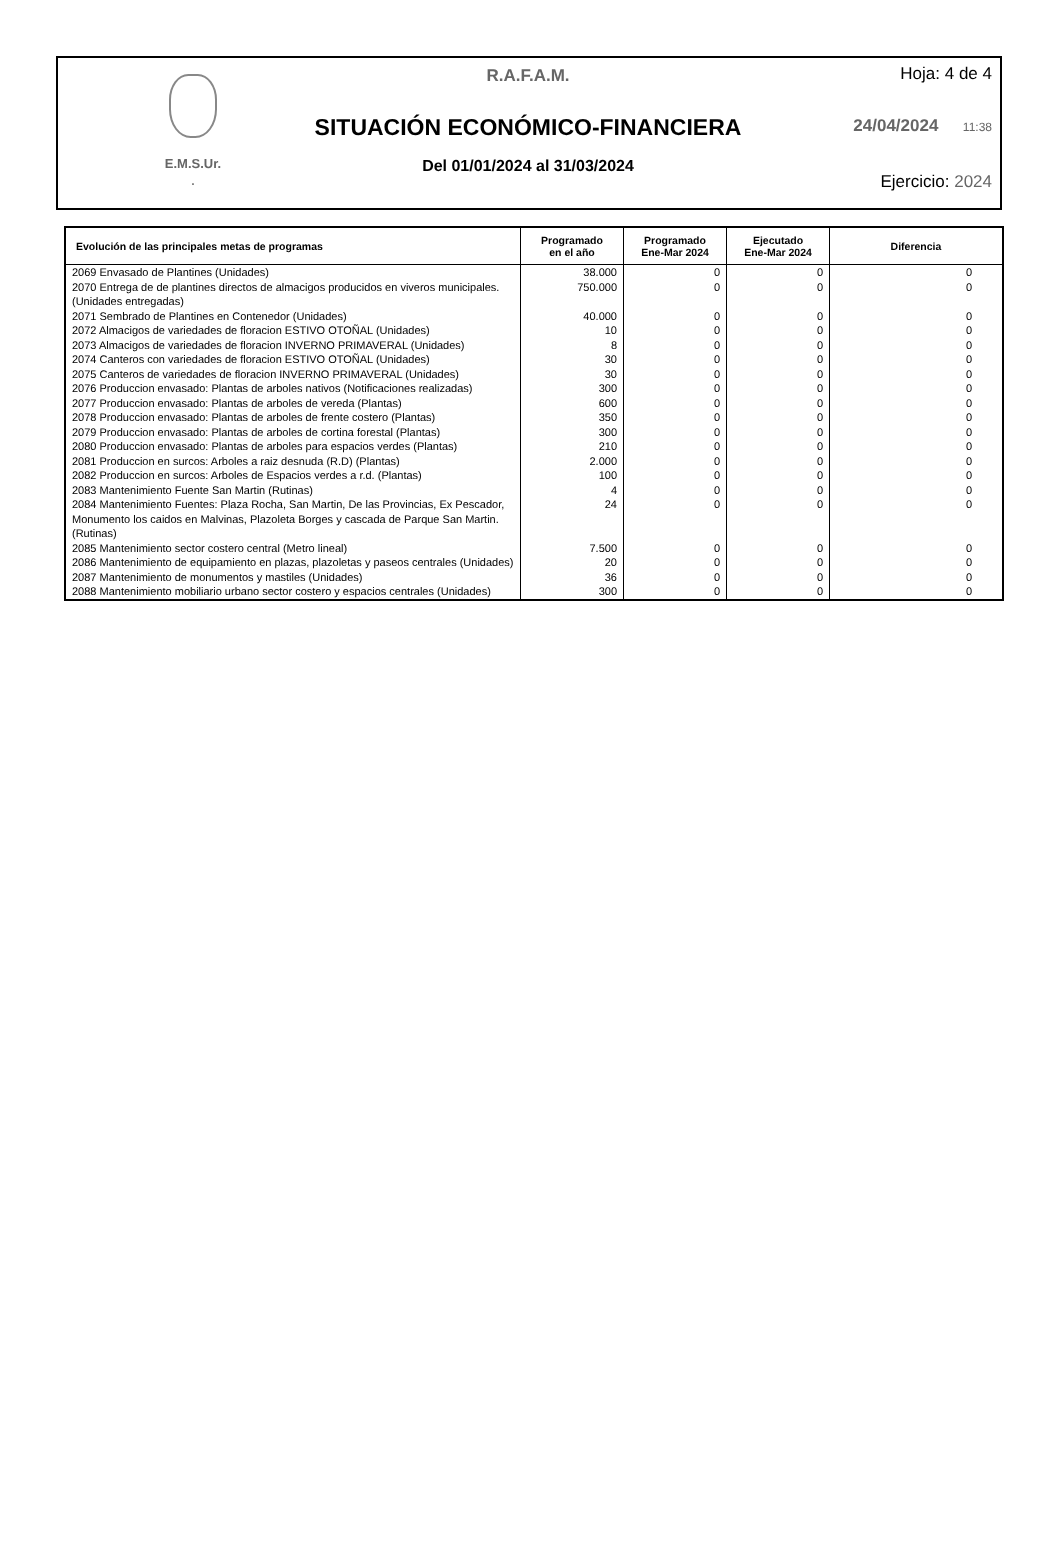E.M.S.Ur.
.
R.A.F.A.M.
SITUACIÓN ECONÓMICO-FINANCIERA
Del 01/01/2024 al 31/03/2024
Hoja: 4 de 4
24/04/2024 11:38
Ejercicio: 2024
| Evolución de las principales metas de programas | Programado en el año | Programado Ene-Mar 2024 | Ejecutado Ene-Mar 2024 | Diferencia |
| --- | --- | --- | --- | --- |
| 2069 Envasado de Plantines (Unidades) | 38.000 | 0 | 0 | 0 |
| 2070 Entrega de de plantines directos de almacigos producidos en viveros municipales. (Unidades entregadas) | 750.000 | 0 | 0 | 0 |
| 2071 Sembrado de Plantines en Contenedor (Unidades) | 40.000 | 0 | 0 | 0 |
| 2072 Almacigos de variedades de floracion ESTIVO OTOÑAL (Unidades) | 10 | 0 | 0 | 0 |
| 2073 Almacigos de variedades de floracion INVERNO PRIMAVERAL (Unidades) | 8 | 0 | 0 | 0 |
| 2074 Canteros con variedades de floracion ESTIVO OTOÑAL (Unidades) | 30 | 0 | 0 | 0 |
| 2075 Canteros de variedades de floracion INVERNO PRIMAVERAL (Unidades) | 30 | 0 | 0 | 0 |
| 2076 Produccion envasado: Plantas de arboles nativos (Notificaciones realizadas) | 300 | 0 | 0 | 0 |
| 2077 Produccion envasado: Plantas de arboles de vereda (Plantas) | 600 | 0 | 0 | 0 |
| 2078 Produccion envasado: Plantas de arboles de frente costero (Plantas) | 350 | 0 | 0 | 0 |
| 2079 Produccion envasado: Plantas de arboles de cortina forestal (Plantas) | 300 | 0 | 0 | 0 |
| 2080 Produccion envasado: Plantas de arboles para espacios verdes (Plantas) | 210 | 0 | 0 | 0 |
| 2081 Produccion en surcos: Arboles a raiz desnuda (R.D) (Plantas) | 2.000 | 0 | 0 | 0 |
| 2082 Produccion en surcos: Arboles de Espacios verdes a r.d. (Plantas) | 100 | 0 | 0 | 0 |
| 2083 Mantenimiento Fuente San Martin (Rutinas) | 4 | 0 | 0 | 0 |
| 2084 Mantenimiento Fuentes: Plaza Rocha, San Martin, De las Provincias, Ex Pescador, Monumento los caidos en Malvinas, Plazoleta Borges y cascada de Parque San Martin. (Rutinas) | 24 | 0 | 0 | 0 |
| 2085 Mantenimiento sector costero central (Metro lineal) | 7.500 | 0 | 0 | 0 |
| 2086 Mantenimiento de equipamiento en plazas, plazoletas y paseos centrales (Unidades) | 20 | 0 | 0 | 0 |
| 2087 Mantenimiento de monumentos y mastiles (Unidades) | 36 | 0 | 0 | 0 |
| 2088 Mantenimiento mobiliario urbano sector costero y espacios centrales (Unidades) | 300 | 0 | 0 | 0 |